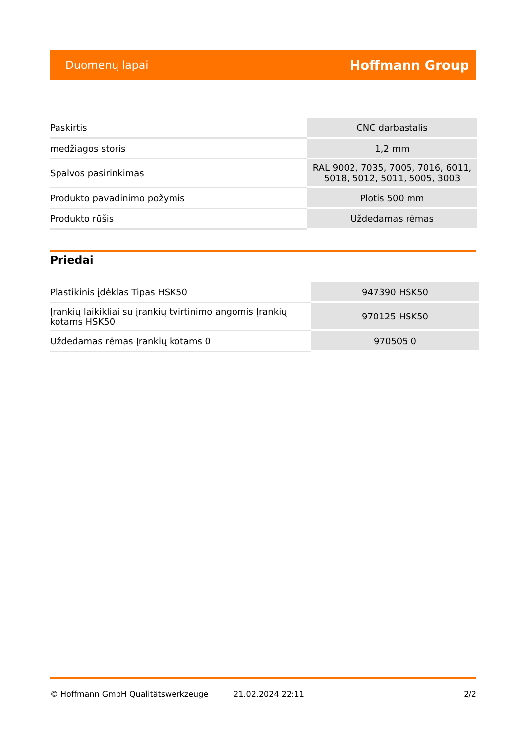Duomenų lapai Hoffmann Group
| Paskirtis | CNC darbastalis |
| medžiagos storis | 1,2 mm |
| Spalvos pasirinkimas | RAL 9002, 7035, 7005, 7016, 6011, 5018, 5012, 5011, 5005, 3003 |
| Produkto pavadinimo požymis | Plotis 500 mm |
| Produkto rūšis | Uždedamas rėmas |
Priedai
| Plastikinis įdėklas Tipas HSK50 | 947390 HSK50 |
| Įrankių laikikliai su įrankių tvirtinimo angomis Įrankių kotams HSK50 | 970125 HSK50 |
| Uždedamas rėmas Įrankių kotams 0 | 970505 0 |
© Hoffmann GmbH Qualitätswerkzeuge 21.02.2024 22:11 2/2